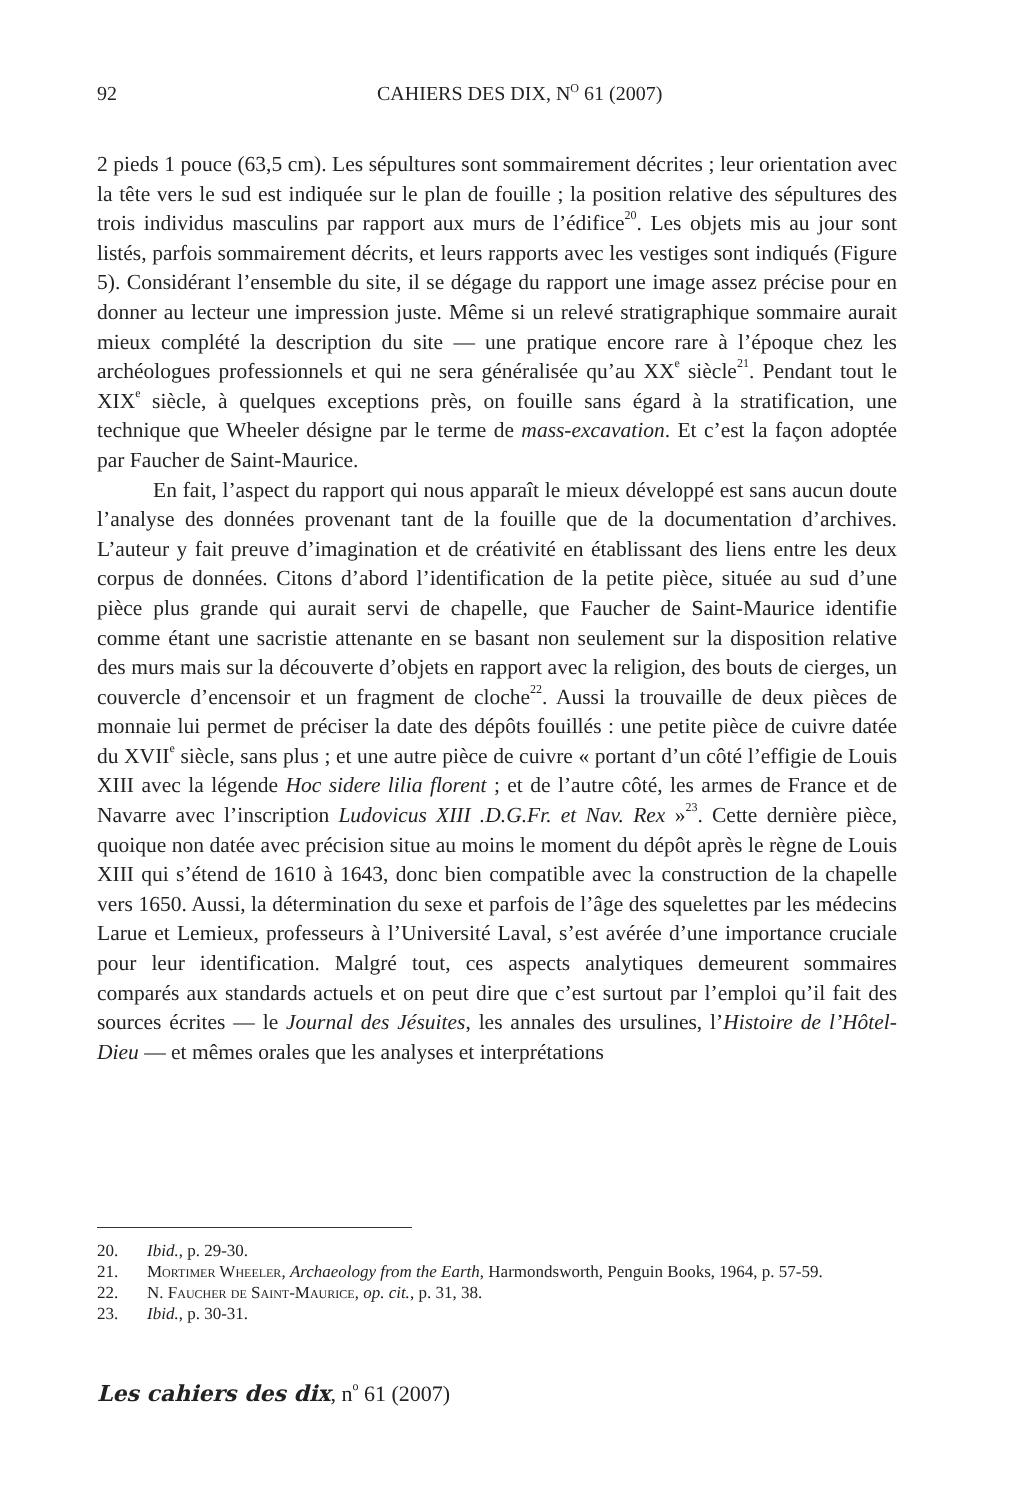92 CAHIERS DES DIX, N<sup>O</sup> 61 (2007)
2 pieds 1 pouce (63,5 cm). Les sépultures sont sommairement décrites ; leur orientation avec la tête vers le sud est indiquée sur le plan de fouille ; la position relative des sépultures des trois individus masculins par rapport aux murs de l’édifice<sup>20</sup>. Les objets mis au jour sont listés, parfois sommairement décrits, et leurs rapports avec les vestiges sont indiqués (Figure 5). Considérant l’ensemble du site, il se dégage du rapport une image assez précise pour en donner au lecteur une impression juste. Même si un relevé stratigraphique sommaire aurait mieux complété la description du site — une pratique encore rare à l’époque chez les archéologues professionnels et qui ne sera généralisée qu’au XX<sup>e</sup> siècle<sup>21</sup>. Pendant tout le XIX<sup>e</sup> siècle, à quelques exceptions près, on fouille sans égard à la stratification, une technique que Wheeler désigne par le terme de mass-excavation. Et c’est la façon adoptée par Faucher de Saint-Maurice.
En fait, l’aspect du rapport qui nous apparaît le mieux développé est sans aucun doute l’analyse des données provenant tant de la fouille que de la documentation d’archives. L’auteur y fait preuve d’imagination et de créativité en établissant des liens entre les deux corpus de données. Citons d’abord l’identification de la petite pièce, située au sud d’une pièce plus grande qui aurait servi de chapelle, que Faucher de Saint-Maurice identifie comme étant une sacristie attenante en se basant non seulement sur la disposition relative des murs mais sur la découverte d’objets en rapport avec la religion, des bouts de cierges, un couvercle d’encensoir et un fragment de cloche<sup>22</sup>. Aussi la trouvaille de deux pièces de monnaie lui permet de préciser la date des dépôts fouillés : une petite pièce de cuivre datée du XVII<sup>e</sup> siècle, sans plus ; et une autre pièce de cuivre « portant d’un côté l’effigie de Louis XIII avec la légende Hoc sidere lilia florent ; et de l’autre côté, les armes de France et de Navarre avec l’inscription Ludovicus XIII .D.G.Fr. et Nav. Rex »<sup>23</sup>. Cette dernière pièce, quoique non datée avec précision situe au moins le moment du dépôt après le règne de Louis XIII qui s’étend de 1610 à 1643, donc bien compatible avec la construction de la chapelle vers 1650. Aussi, la détermination du sexe et parfois de l’âge des squelettes par les médecins Larue et Lemieux, professeurs à l’Université Laval, s’est avérée d’une importance cruciale pour leur identification. Malgré tout, ces aspects analytiques demeurent sommaires comparés aux standards actuels et on peut dire que c’est surtout par l’emploi qu’il fait des sources écrites — le Journal des Jésuites, les annales des ursulines, l’Histoire de l’Hôtel-Dieu — et mêmes orales que les analyses et interprétations
20. Ibid., p. 29-30.
21. Mortimer Wheeler, Archaeology from the Earth, Harmondsworth, Penguin Books, 1964, p. 57-59.
22. N. Faucher de Saint-Maurice, op. cit., p. 31, 38.
23. Ibid., p. 30-31.
Les cahiers des dix, n<sup>o</sup> 61 (2007)